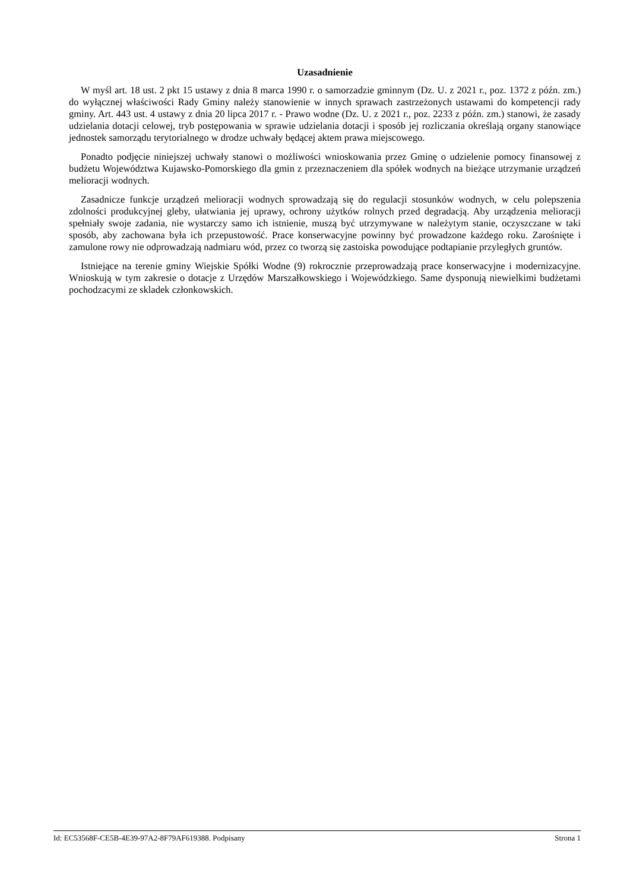Uzasadnienie
W myśl art. 18 ust. 2 pkt 15 ustawy z dnia 8 marca 1990 r. o samorzadzie gminnym (Dz. U. z 2021 r., poz. 1372 z późn. zm.) do wyłącznej właściwości Rady Gminy należy stanowienie w innych sprawach zastrzeżonych ustawami do kompetencji rady gminy. Art. 443 ust. 4 ustawy z dnia 20 lipca 2017 r. - Prawo wodne (Dz. U. z 2021 r., poz. 2233 z późn. zm.) stanowi, że zasady udzielania dotacji celowej, tryb postępowania w sprawie udzielania dotacji i sposób jej rozliczania określają organy stanowiące jednostek samorządu terytorialnego w drodze uchwały będącej aktem prawa miejscowego.
Ponadto podjęcie niniejszej uchwały stanowi o możliwości wnioskowania przez Gminę o udzielenie pomocy finansowej z budżetu Województwa Kujawsko-Pomorskiego dla gmin z przeznaczeniem dla spółek wodnych na bieżące utrzymanie urządzeń melioracji wodnych.
Zasadnicze funkcje urządzeń melioracji wodnych sprowadzają się do regulacji stosunków wodnych, w celu polepszenia zdolności produkcyjnej gleby, ułatwiania jej uprawy, ochrony użytków rolnych przed degradacją. Aby urządzenia melioracji spełniały swoje zadania, nie wystarczy samo ich istnienie, muszą być utrzymywane w należytym stanie, oczyszczane w taki sposób, aby zachowana była ich przepustowość. Prace konserwacyjne powinny być prowadzone każdego roku. Zarośnięte i zamulone rowy nie odprowadzają nadmiaru wód, przez co tworzą się zastoiska powodujące podtapianie przyległych gruntów.
Istniejące na terenie gminy Wiejskie Spółki Wodne (9) rokrocznie przeprowadzają prace konserwacyjne i modernizacyjne. Wnioskują w tym zakresie o dotacje z Urzędów Marszałkowskiego i Wojewódzkiego. Same dysponują niewielkimi budżetami pochodzacymi ze skladek członkowskich.
Id: EC53568F-CE5B-4E39-97A2-8F79AF619388. Podpisany Strona 1